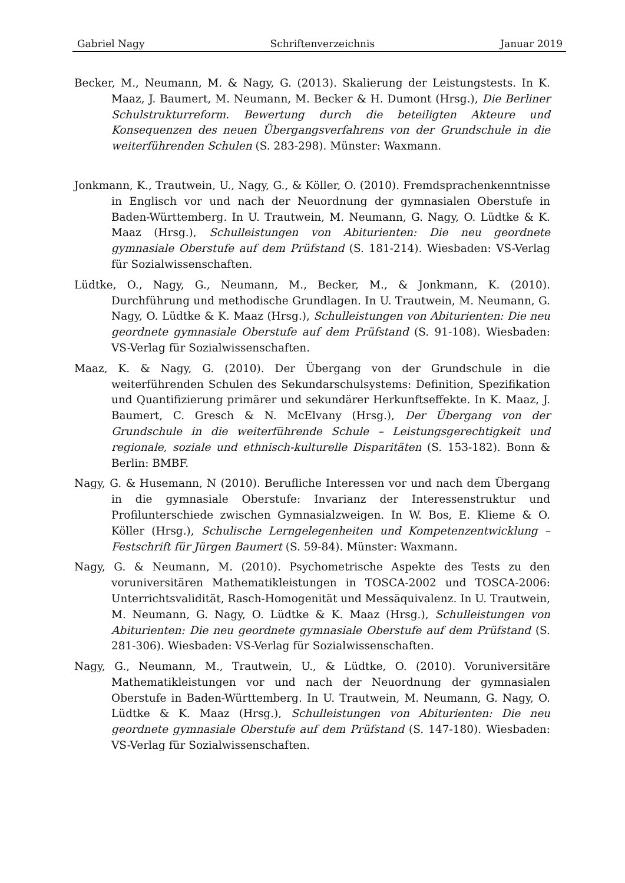Gabriel Nagy Schriftenverzeichnis Januar 2019
Becker, M., Neumann, M. & Nagy, G. (2013). Skalierung der Leistungstests. In K. Maaz, J. Baumert, M. Neumann, M. Becker & H. Dumont (Hrsg.), Die Berliner Schulstrukturreform. Bewertung durch die beteiligten Akteure und Konsequenzen des neuen Übergangsverfahrens von der Grundschule in die weiterführenden Schulen (S. 283-298). Münster: Waxmann.
Jonkmann, K., Trautwein, U., Nagy, G., & Köller, O. (2010). Fremdsprachenkenntnisse in Englisch vor und nach der Neuordnung der gymnasialen Oberstufe in Baden-Württemberg. In U. Trautwein, M. Neumann, G. Nagy, O. Lüdtke & K. Maaz (Hrsg.), Schulleistungen von Abiturienten: Die neu geordnete gymnasiale Oberstufe auf dem Prüfstand (S. 181-214). Wiesbaden: VS-Verlag für Sozialwissenschaften.
Lüdtke, O., Nagy, G., Neumann, M., Becker, M., & Jonkmann, K. (2010). Durchführung und methodische Grundlagen. In U. Trautwein, M. Neumann, G. Nagy, O. Lüdtke & K. Maaz (Hrsg.), Schulleistungen von Abiturienten: Die neu geordnete gymnasiale Oberstufe auf dem Prüfstand (S. 91-108). Wiesbaden: VS-Verlag für Sozialwissenschaften.
Maaz, K. & Nagy, G. (2010). Der Übergang von der Grundschule in die weiterführenden Schulen des Sekundarschulsystems: Definition, Spezifikation und Quantifizierung primärer und sekundärer Herkunftseffekte. In K. Maaz, J. Baumert, C. Gresch & N. McElvany (Hrsg.), Der Übergang von der Grundschule in die weiterführende Schule – Leistungsgerechtigkeit und regionale, soziale und ethnisch-kulturelle Disparitäten (S. 153-182). Bonn & Berlin: BMBF.
Nagy, G. & Husemann, N (2010). Berufliche Interessen vor und nach dem Übergang in die gymnasiale Oberstufe: Invarianz der Interessenstruktur und Profilunterschiede zwischen Gymnasialzweigen. In W. Bos, E. Klieme & O. Köller (Hrsg.), Schulische Lerngelegenheiten und Kompetenzentwicklung – Festschrift für Jürgen Baumert (S. 59-84). Münster: Waxmann.
Nagy, G. & Neumann, M. (2010). Psychometrische Aspekte des Tests zu den voruniversitären Mathematikleistungen in TOSCA-2002 und TOSCA-2006: Unterrichtsvalidität, Rasch-Homogenität und Messäquivalenz. In U. Trautwein, M. Neumann, G. Nagy, O. Lüdtke & K. Maaz (Hrsg.), Schulleistungen von Abiturienten: Die neu geordnete gymnasiale Oberstufe auf dem Prüfstand (S. 281-306). Wiesbaden: VS-Verlag für Sozialwissenschaften.
Nagy, G., Neumann, M., Trautwein, U., & Lüdtke, O. (2010). Voruniversitäre Mathematikleistungen vor und nach der Neuordnung der gymnasialen Oberstufe in Baden-Württemberg. In U. Trautwein, M. Neumann, G. Nagy, O. Lüdtke & K. Maaz (Hrsg.), Schulleistungen von Abiturienten: Die neu geordnete gymnasiale Oberstufe auf dem Prüfstand (S. 147-180). Wiesbaden: VS-Verlag für Sozialwissenschaften.